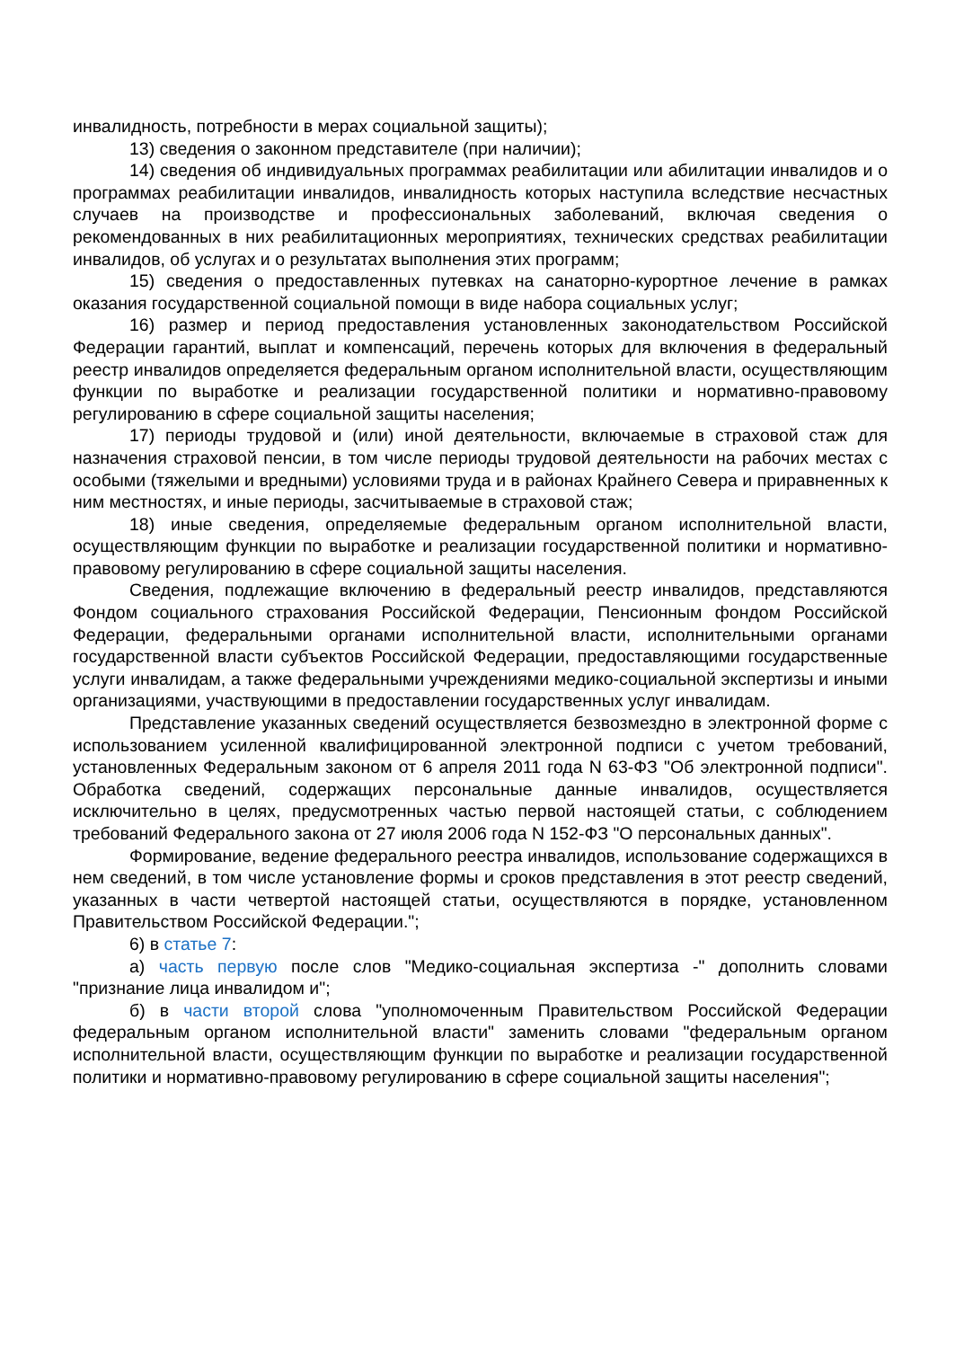инвалидность, потребности в мерах социальной защиты);
13) сведения о законном представителе (при наличии);
14) сведения об индивидуальных программах реабилитации или абилитации инвалидов и о программах реабилитации инвалидов, инвалидность которых наступила вследствие несчастных случаев на производстве и профессиональных заболеваний, включая сведения о рекомендованных в них реабилитационных мероприятиях, технических средствах реабилитации инвалидов, об услугах и о результатах выполнения этих программ;
15) сведения о предоставленных путевках на санаторно-курортное лечение в рамках оказания государственной социальной помощи в виде набора социальных услуг;
16) размер и период предоставления установленных законодательством Российской Федерации гарантий, выплат и компенсаций, перечень которых для включения в федеральный реестр инвалидов определяется федеральным органом исполнительной власти, осуществляющим функции по выработке и реализации государственной политики и нормативно-правовому регулированию в сфере социальной защиты населения;
17) периоды трудовой и (или) иной деятельности, включаемые в страховой стаж для назначения страховой пенсии, в том числе периоды трудовой деятельности на рабочих местах с особыми (тяжелыми и вредными) условиями труда и в районах Крайнего Севера и приравненных к ним местностях, и иные периоды, засчитываемые в страховой стаж;
18) иные сведения, определяемые федеральным органом исполнительной власти, осуществляющим функции по выработке и реализации государственной политики и нормативно-правовому регулированию в сфере социальной защиты населения.
Сведения, подлежащие включению в федеральный реестр инвалидов, представляются Фондом социального страхования Российской Федерации, Пенсионным фондом Российской Федерации, федеральными органами исполнительной власти, исполнительными органами государственной власти субъектов Российской Федерации, предоставляющими государственные услуги инвалидам, а также федеральными учреждениями медико-социальной экспертизы и иными организациями, участвующими в предоставлении государственных услуг инвалидам.
Представление указанных сведений осуществляется безвозмездно в электронной форме с использованием усиленной квалифицированной электронной подписи с учетом требований, установленных Федеральным законом от 6 апреля 2011 года N 63-ФЗ "Об электронной подписи". Обработка сведений, содержащих персональные данные инвалидов, осуществляется исключительно в целях, предусмотренных частью первой настоящей статьи, с соблюдением требований Федерального закона от 27 июля 2006 года N 152-ФЗ "О персональных данных".
Формирование, ведение федерального реестра инвалидов, использование содержащихся в нем сведений, в том числе установление формы и сроков представления в этот реестр сведений, указанных в части четвертой настоящей статьи, осуществляются в порядке, установленном Правительством Российской Федерации.";
6) в статье 7:
а) часть первую после слов "Медико-социальная экспертиза -" дополнить словами "признание лица инвалидом и";
б) в части второй слова "уполномоченным Правительством Российской Федерации федеральным органом исполнительной власти" заменить словами "федеральным органом исполнительной власти, осуществляющим функции по выработке и реализации государственной политики и нормативно-правовому регулированию в сфере социальной защиты населения";